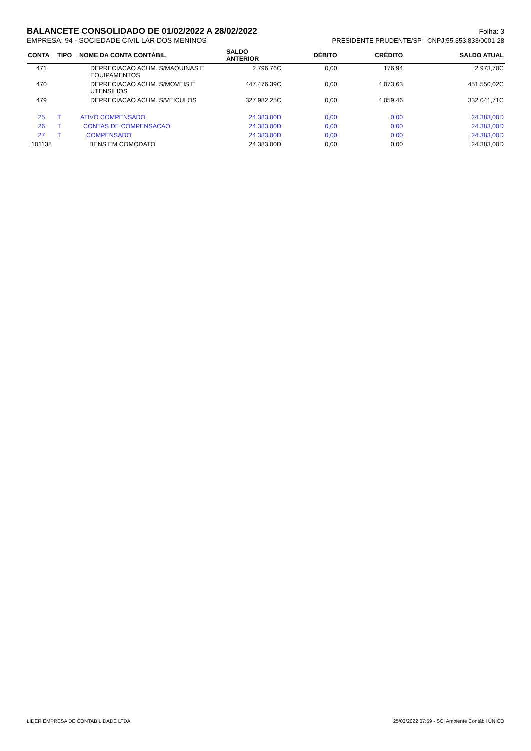BALANCETE CONSOLIDADO DE 01/02/2022 A 28/02/2022
Folha: 3
EMPRESA: 94 - SOCIEDADE CIVIL LAR DOS MENINOS PRESIDENTE PRUDENTE/SP - CNPJ:55.353.833/0001-28
| CONTA | TIPO | NOME DA CONTA CONTÁBIL | SALDO ANTERIOR | DÉBITO | CRÉDITO | SALDO ATUAL |
| --- | --- | --- | --- | --- | --- | --- |
| 471 | | DEPRECIACAO ACUM. S/MAQUINAS E EQUIPAMENTOS | 2.796,76C | 0,00 | 176,94 | 2.973,70C |
| 470 | | DEPRECIACAO ACUM. S/MOVEIS E UTENSILIOS | 447.476,39C | 0,00 | 4.073,63 | 451.550,02C |
| 479 | | DEPRECIACAO ACUM. S/VEICULOS | 327.982,25C | 0,00 | 4.059,46 | 332.041,71C |
| 25 | T | ATIVO COMPENSADO | 24.383,00D | 0,00 | 0,00 | 24.383,00D |
| 26 | T | CONTAS DE COMPENSACAO | 24.383,00D | 0,00 | 0,00 | 24.383,00D |
| 27 | T | COMPENSADO | 24.383,00D | 0,00 | 0,00 | 24.383,00D |
| 101138 | | BENS EM COMODATO | 24.383,00D | 0,00 | 0,00 | 24.383,00D |
LIDER EMPRESA DE CONTABILIDADE LTDA 25/03/2022 07:59 - SCI Ambiente Contábil ÚNICO